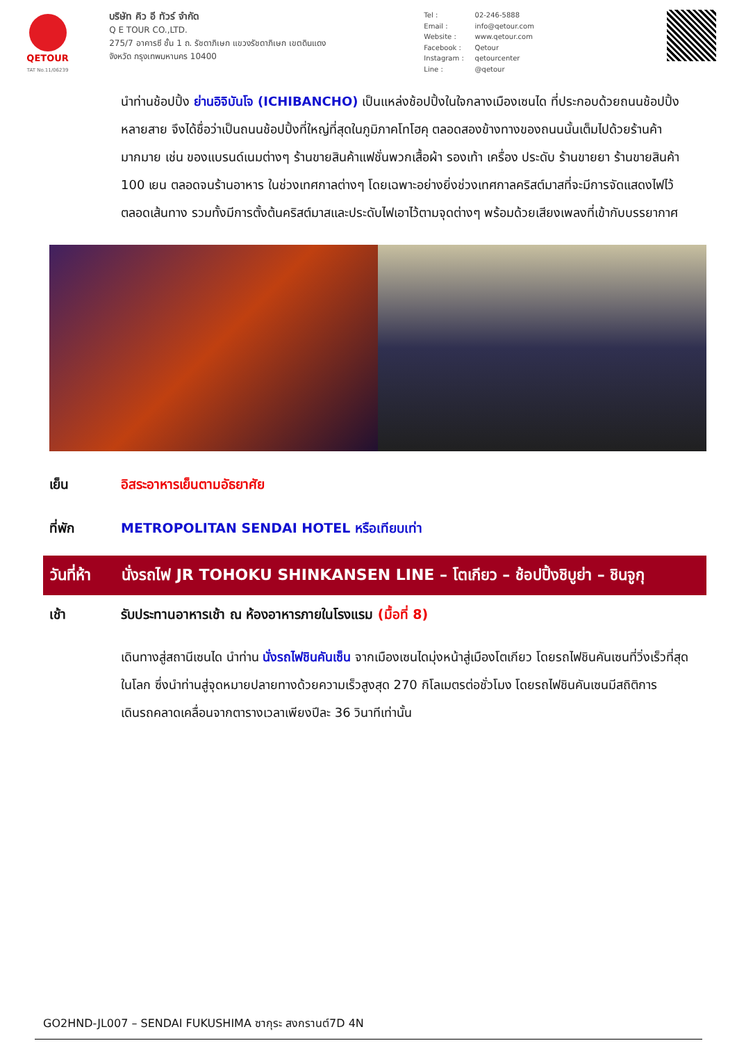QETOUR
TAT No.11/06239
บริษัท คิว อี ทัวร์ จำกัด
Q E TOUR CO.,LTD.
275/7 อาคารซี ชั้น 1 ถ. รัชดาภิเษก แขวงรัชดาภิเษก เขตดินแดง
จังหวัด กรุงเทพมหานคร 10400
Tel : 02-246-5888
Email : info@qetour.com
Website : www.qetour.com
Facebook : Qetour
Instagram : qetourcenter
Line : @qetour
นำท่านช้อปปิ้ง ย่านอิจิบันโจ (ICHIBANCHO) เป็นแหล่งช้อปปิ้งในใจกลางเมืองเซนได ที่ประกอบด้วยถนนช้อปปิ้งหลายสาย จึงได้ชื่อว่าเป็นถนนช้อปปิ้งที่ใหญ่ที่สุดในภูมิภาคโทโฮคุ ตลอดสองข้างทางของถนนนั้นเต็มไปด้วยร้านค้ามากมาย เช่น ของแบรนด์เนมต่างๆ ร้านขายสินค้าแฟชั่นพวกเสื้อผ้า รองเท้า เครื่อง ประดับ ร้านขายยา ร้านขายสินค้า 100 เยน ตลอดจนร้านอาหาร ในช่วงเทศกาลต่างๆ โดยเฉพาะอย่างยิ่งช่วงเทศกาลคริสต์มาสที่จะมีการจัดแสดงไฟไว้ตลอดเส้นทาง รวมทั้งมีการตั้งต้นคริสต์มาสและประดับไฟเอาไว้ตามจุดต่างๆ พร้อมด้วยเสียงเพลงที่เข้ากับบรรยากาศ
เย็น อิสระอาหารเย็นตามอัธยาศัย
ที่พัก METROPOLITAN SENDAI HOTEL หรือเทียบเท่า
วันที่ห้า
นั่งรถไฟ JR TOHOKU SHINKANSEN LINE – โตเกียว – ช้อปปิ้งชิบูย่า – ชินจูกุ
เช้า รับประทานอาหารเช้า ณ ห้องอาหารภายในโรงแรม (มื้อที่ 8)
เดินทางสู่สถานีเซนได นำท่าน นั่งรถไฟชินคันเซ็น จากเมืองเซนไดมุ่งหน้าสู่เมืองโตเกียว โดยรถไฟชินคันเซนที่วิ่งเร็วที่สุดในโลก ซึ่งนำท่านสู่จุดหมายปลายทางด้วยความเร็วสูงสุด 270 กิโลเมตรต่อชั่วโมง โดยรถไฟชินคันเซนมีสถิติการเดินรถคลาดเคลื่อนจากตารางเวลาเพียงปีละ 36 วินาทีเท่านั้น
GO2HND-JL007 – SENDAI FUKUSHIMA ซากุระ สงกรานต์7D 4N